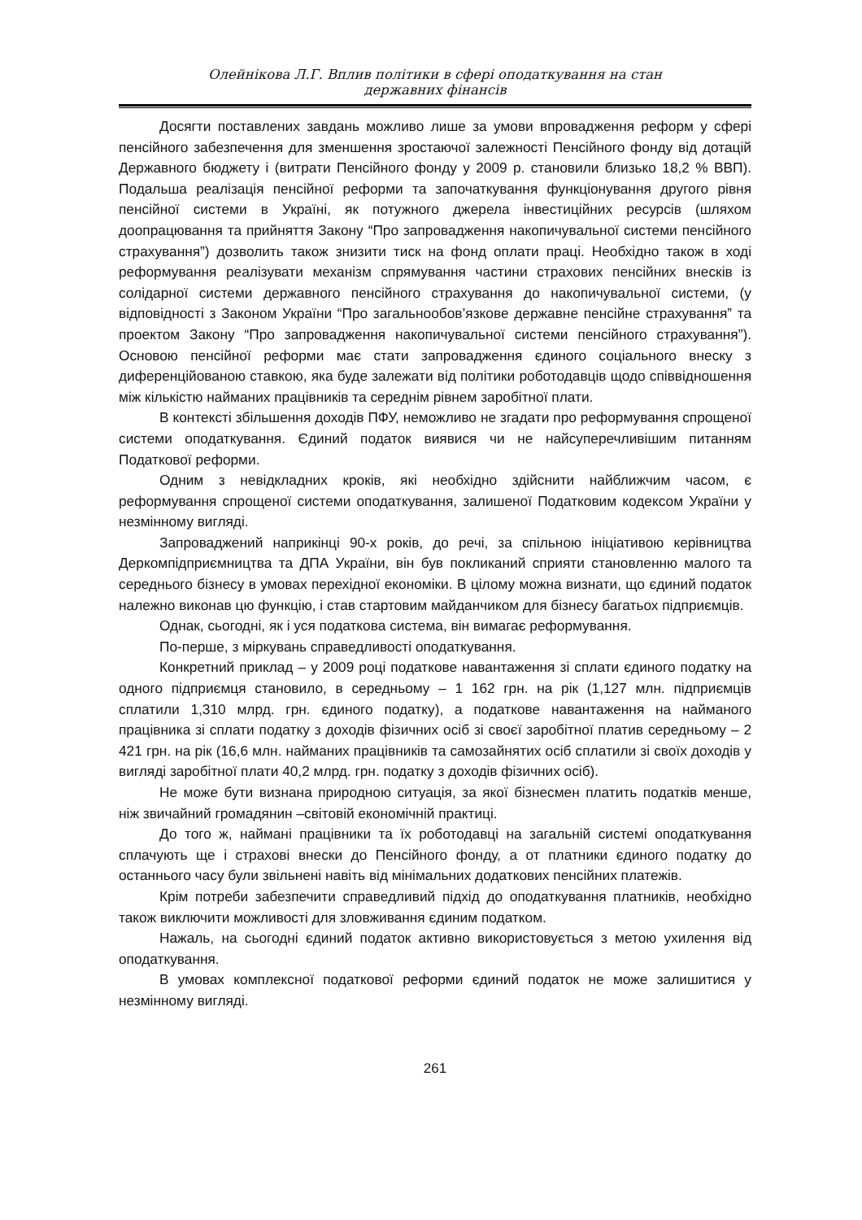Олейнікова Л.Г. Вплив політики в сфері оподаткування на стан
державних фінансів
Досягти поставлених завдань можливо лише за умови впровадження реформ у сфері пенсійного забезпечення для зменшення зростаючої залежності Пенсійного фонду від дотацій Державного бюджету і (витрати Пенсійного фонду у 2009 р. становили близько 18,2 % ВВП). Подальша реалізація пенсійної реформи та започаткування функціонування другого рівня пенсійної системи в Україні, як потужного джерела інвестиційних ресурсів (шляхом доопрацювання та прийняття Закону “Про запровадження накопичувальної системи пенсійного страхування”) дозволить також знизити тиск на фонд оплати праці. Необхідно також в ході реформування реалізувати механізм спрямування частини страхових пенсійних внесків із солідарної системи державного пенсійного страхування до накопичувальної системи, (у відповідності з Законом України “Про загальнообов’язкове державне пенсійне страхування” та проектом Закону “Про запровадження накопичувальної системи пенсійного страхування”). Основою пенсійної реформи має стати запровадження єдиного соціального внеску з диференційованою ставкою, яка буде залежати від політики роботодавців щодо співвідношення між кількістю найманих працівників та середнім рівнем заробітної плати.
В контексті збільшення доходів ПФУ, неможливо не згадати про реформування спрощеної системи оподаткування. Єдиний податок виявися чи не найсуперечливішим питанням Податкової реформи.
Одним з невідкладних кроків, які необхідно здійснити найближчим часом, є реформування спрощеної системи оподаткування, залишеної Податковим кодексом України у незмінному вигляді.
Запроваджений наприкінці 90-х років, до речі, за спільною ініціативою керівництва Деркомпідприємництва та ДПА України, він був покликаний сприяти становленню малого та середнього бізнесу в умовах перехідної економіки. В цілому можна визнати, що єдиний податок належно виконав цю функцію, і став стартовим майданчиком для бізнесу багатьох підприємців.
Однак, сьогодні, як і уся податкова система, він вимагає реформування.
По-перше, з міркувань справедливості оподаткування.
Конкретний приклад – у 2009 році податкове навантаження зі сплати єдиного податку на одного підприємця становило, в середньому – 1 162 грн. на рік (1,127 млн. підприємців сплатили 1,310 млрд. грн. єдиного податку), а податкове навантаження на найманого працівника зі сплати податку з доходів фізичних осіб зі своєї заробітної платив середньому – 2 421 грн. на рік (16,6 млн. найманих працівників та самозайнятих осіб сплатили зі своїх доходів у вигляді заробітної плати 40,2 млрд. грн. податку з доходів фізичних осіб).
Не може бути визнана природною ситуація, за якої бізнесмен платить податків менше, ніж звичайний громадянин –світовій економічній практиці.
До того ж, наймані працівники та їх роботодавці на загальній системі оподаткування сплачують ще і страхові внески до Пенсійного фонду, а от платники єдиного податку до останнього часу були звільнені навіть від мінімальних додаткових пенсійних платежів.
Крім потреби забезпечити справедливий підхід до оподаткування платників, необхідно також виключити можливості для зловживання єдиним податком.
Нажаль, на сьогодні єдиний податок активно використовується з метою ухилення від оподаткування.
В умовах комплексної податкової реформи єдиний податок не може залишитися у незмінному вигляді.
261